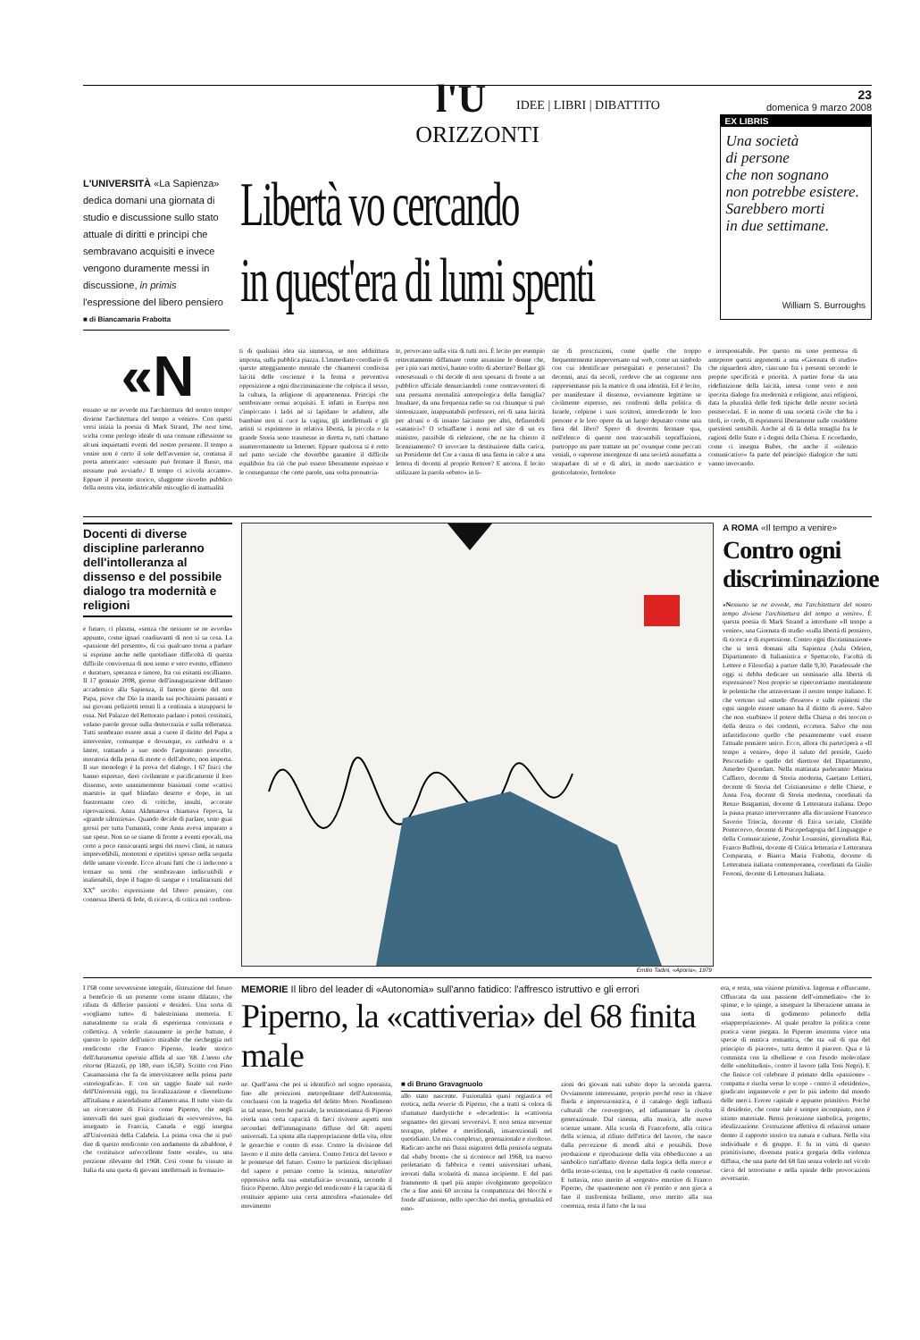l'U
IDEE | LIBRI | DIBATTITO
23
domenica 9 marzo 2008
ORIZZONTI
L'UNIVERSITÀ «La Sapienza» dedica domani una giornata di studio e discussione sullo stato attuale di diritti e princìpi che sembravano acquisiti e invece vengono duramente messi in discussione, in primis l'espressione del libero pensiero
■ di Biancamaria Frabotta
Libertà vo cercando
in quest'era di lumi spenti
EX LIBRIS
Una società
di persone
che non sognano
non potrebbe esistere.
Sarebbero morti
in due settimane.
William S. Burroughs
«N
essuno se ne avvede ma l'architettura del nostro tempo/ diviene l'architettura del tempo a venire». Con questi versi inizia la poesia di Mark Strand, The next time, scelta come prologo ideale di una comune riflessione su alcuni inquietanti eventi del nostro presente. Il tempo a venire non è certo il sole dell'avvenire se, continua il poeta americano: «nessuno può fermare il flusso, ma nessuno può avviarlo./ Il tempo ci scivola accanto». Eppure il presente storico, sfuggente risvolto pubblico della nostra vita, indistricabile miscuglio di inattualità
ti di qualsiasi idea sia immessa, se non addirittura imposta, sulla pubblica piazza. L'immediato corollario di questo atteggiamento mentale che chiamerei condivisa laicità delle coscienze è la ferma e preventiva opposizione a ogni discriminazione che colpisca il sesso, la cultura, la religione di appartenenza. Principi che sembravano ormai acquisiti. E infatti in Europa non s'impiccano i ladri né si lapidano le adultere, alle bambine non si cuce la vagina, gli intellettuali e gli artisti si esprimono in relativa libertà, la piccola o la grande Storia sono trasmesse in diretta tv, tutti chattano ininterrottamente su Internet. Eppure qualcosa si è rotto nel patto sociale che dovrebbe garantire il difficile equilibrio fra ciò che può essere liberamente espresso e le conseguenze che certe parole, una volta pronuncia-
te, provocano sulla vita di tutti noi. È lecito per esempio reiteratamente diffamare come assassine le donne che, per i più vari motivi, hanno scelto di abortire? Bollare gli omosessuali o chi decide di non sposarsi di fronte a un pubblico ufficiale denunciandoli come contravventori di una presunta normalità antropologica della famiglia? Insultare, da una frequenza radio su cui chiunque si può sintonizzare, inappuntabili professori, rei di sana laicità per alcuni o di insano laicismo per altri, definendoli «satanici»? O schiaffarne i nomi nel sito di un ex ministro, passibile di rielezione, che ne ha chiesto il licenziamento? O invocare la destituzione dalla carica, un Presidente del Cnr a causa di una firma in calce a una lettera di docenti al proprio Rettore? E ancora. È lecito utilizzare la parola «ebreo» in li-
ste di proscrizioni, come quelle che troppo frequentemente imperversano sul web, come un simbolo con cui identificare perseguitati e persecutori? Da decenni, anzi da secoli, credevo che un cognome non rappresentasse più la matrice di una identità. Ed è lecito, per manifestare il dissenso, ovviamente legittimo se civilmente espresso, nei confronti della politica di Israele, colpirne i suoi scrittori, interdicendo le loro persone e le loro opere da un luogo deputato come una fiera del libro? Spero di dovermi fermare qua, nell'elenco di queste non trascurabili sopraffazioni, purtroppo mi pare trattate un po' ovunque come peccati veniali, o vaporose insorgenze di una società assuefatta a straparlare di sé e di altri, in modo narcisistico e gesticolatorio, frettoloso
e irresponsabile. Per questo mi sono permessa di anteporre questi argomenti a una «Giornata di studio» che riguarderà altro, ciascuno fra i presenti secondo le proprie specificità e priorità. A partire forse da una ridefinizione della laicità, intesa come vero e non ipocrita dialogo fra modernità e religione, anzi religioni, data la pluralità delle fedi tipiche delle nostre società postsecolari. E in nome di una società civile che ha i titoli, io credo, di esprimersi liberamente sulle cosiddette questioni sensibili. Anche al di là della tenaglia fra le ragioni dello Stato e i dogmi della Chiesa. E ricordando, come ci insegna Buber, che anche il «silenzio comunicativo» fa parte del principio dialogico che tutti vanno invocando.
Docenti di diverse discipline parleranno dell'intolleranza al dissenso e del possibile dialogo tra modernità e religioni
e futuro, ci plasma, «senza che nessuno se ne avveda» appunto, come ignari coadiuvanti di non si sa cosa. La «passione del presente», di cui qualcuno torna a parlare si esprime anche nelle quotidiane difficoltà di questa difficile convivenza di non senso e vero evento, effimero e duraturo, speranza e timore, fra cui esitanti oscilliamo. Il 17 gennaio 2008, giorno dell'inaugurazione dell'anno accademico alla Sapienza, il famoso giorno del non Papa, piove che Dio la manda sui pochissimi passanti e sui giovani poliziotti tenuti lì a centinaia a inzupparsi le ossa. Nel Palazzo del Rettorato parlano i poteri costituiti, volano parole grosse sulla democrazia e sulla tolleranza. Tutti sembrano essere assai a cuore il diritto del Papa a intervenire, comunque e dovunque, ex cathedra o a latere, trattando a suo modo l'argomento prescelto, moratoria della pena di morte o dell'aborto, non importa. Il suo monologo è la prova del dialogo. I 67 fisici che hanno espresso, direi civilmente e pacificamente il loro dissenso, sono unanimemente biasimati come «cattivi maestri» in quel blindato deserto e dopo, in un frastornante coro di critiche, insulti, accorate riprovazioni. Anna Akhmatova chiamava l'epoca, la «grande silenziosa». Quando decide di parlare, sono guai grossi per tutta l'umanità, come Anna aveva imparato a sue spese. Non so se siamo di fronte a eventi epocali, ma certo a poco rassicuranti segni dei nuovi climi, in natura imprevedibili, monotoni e ripetitivi spesso nella sequela delle umane vicende. Ecco alcuni fatti che ci inducono a tornare su temi che sembravano indiscutibili e inalienabili, dopo il bagno di sangue e i totalitarismi del XX<sup>o</sup> secolo: espressione del libero pensiero, con connessa libertà di fede, di ricerca, di critica nei confron-
Emilio Tadini, «Aporia», 1979
A ROMA «Il tempo a venire»
Contro ogni discriminazione
«N essuno se ne avvede, ma l'architettura del nostro tempo diviene l'architettura del tempo a venire». È questa poesia di Mark Strand a introdurre «Il tempo a venire», una Giornata di studio «sulla libertà di pensiero, di ricerca e di espressione. Contro ogni discriminazione» che si terrà domani alla Sapienza (Aula Odeion, Dipartimento di Italianistica e Spettacolo, Facoltà di Lettere e Filosofia) a partire dalle 9,30. Paradossale che oggi si debba dedicare un seminario alla libertà di espressione? Non proprio se ripercorriamo mentalmente le polemiche che attraversano il nostro tempo italiano. E che vertono sul «modo d'essere» e sulle opinioni che ogni singolo essere umano ha il diritto di avere. Salvo che non «turbino» il potere della Chiesa o dei teocon o della destra o dei credenti, eccetera. Salvo che non infastidiscono quello che pesantemente vuol essere l'attuale pensiero unico. Ecco, allora chi parteciperà a «Il tempo a venire», dopo il saluto del preside, Guido Pescosolido e quello del direttore del Dipartimento, Amedeo Quondam. Nella mattinata parleranno Marina Caffiero, docente di Storia moderna, Gaetano Lettieri, docente di Storia del Cristianesimo e delle Chiese, e Anna Foa, docente di Storia moderna, coordinati da Renzo Bragantini, docente di Letteratura italiana. Dopo la pausa pranzo interverranno alla discussione Francesco Saverio Trincia, docente di Etica sociale, Clotilde Pontecorvo, docente di Psicopedagogia del Linguaggio e della Comunicazione, Zouhir Louassini, giornalista Rai, Franco Buffoni, docente di Critica letteraria e Letteratura Comparata, e Bianca Maria Frabotta, docente di Letteratura italiana contemporanea, coordinati da Giulio Ferroni, docente di Letteratura Italiana.
I l'68 come sovversione integrale, distruzione del futuro a beneficio di un presente come istante dilatato, che rifiuta di differire passioni e desideri. Una sorta di «vogliamo tutto» di balestriniana memoria. E naturalmente su scala di esperienza convissuta e collettiva. A volerlo riassumere in poche battute, è questo lo spirito dell'unico mirabile che riecheggia nel rendiconto che Franco Piperno, leader storico dell'Autonomia operaia affida al suo '68. L'anno che ritorna (Rizzoli, pp 180, euro 16,50). Scritto con Pino Casamassima che fa da intervistatore nella prima parte «storiografica». E con un saggio finale sul ruolo dell'Università oggi, tra licealizzazione e clientelismo all'italiana e aziendalismo all'americana. Il tutto visto da un ricercatore di Fisica come Piperno, che negli intervalli dei suoi guai giudiziari da «sovversivo», ha insegnato in Francia, Canada e oggi insegna all'Università della Calabria. La prima cosa che si può dire di questo rendiconto con andamento da zibaldone, è che costituisce un'eccellente fonte «orale», su una porzione rilevante del 1968. Così come fu vissuto in Italia da una quota di giovani intellettuali in formazio-
MEMORIE Il libro del leader di «Autonomia» sull'anno fatidico: l'affresco istruttivo e gli errori
Piperno, la «cattiveria» del 68 finita male
ne. Quell'area che poi si identificò nel sogno operaista, fino alle proiezioni metropolitane dell'Autonomia, conclusesi con la tragedia del delitto Moro. Nondimeno in tal senso, benché parziale, la testimonianza di Piperno rivela una certa capacità di farci rivivere aspetti non secondari dell'immaginario diffuso del 68: aspetti universali. La spinta alla riappropriazione della vita, oltre le gerarchie e contro di esse. Contro la divisione del lavoro e il mito della carriera. Contro l'etica del lavoro e le promesse del futuro. Contro le partizioni disciplinari del sapere e persino contro la scienza, naturaliter oppressiva nella sua «metafisica» sovranità, secondo il fisico Piperno. Altro pregio del rendiconto è la capacità di restituire appieno una certa atmosfera «fusionale» del movimento
■ di Bruno Gravagnuolo
allo stato nascente. Fusionalità quasi orgiastica ed erotica, nella reverie di Piperno, che a tratti si colora di sfumature dandystiche e «decadenti»: la «cattiveria sognante» dei giovani sovversivi. E non senza movenze terragne, plebee e meridionali, insurrezionali nel quotidiano. Un mix complesso, generazionale e rivoltoso. Radicato anche nei flussi migratori della penisola segnata dal «baby boom» che si riconosce nel 1968, tra nuovo proletariato di fabbrica e centri universitari urbani, irrorati dalla scolarità di massa incipiente. E del pari frammento di quel più ampio rivolgimento geopolitico che a fine anni 60 incrina la compattezza dei blocchi e fonde all'unisono, nello specchio dei media, gestualità ed emo-
zioni dei giovani nati subito dopo la seconda guerra. Ovviamente interessante, proprio perché reso in chiave fluida e impressionistica, è il catalogo degli influssi culturali che convergono, ad infiammare la rivolta generazionale. Dal cinema, alla musica, alle nuove scienze umane. Alla scuola di Francoforte, alla critica della scienza, al rifiuto dell'etica del lavoro, che nasce dalla percezione di mondi altri e possibili. Dove produzione e riproduzione della vita obbediscono a un simbolico tutt'affatto diverso dalla logica della merce e della tecno-scienza, con le aspettative di ruolo connesse. E tuttavia, reso merito al «regesto» emotivo di Franco Piperno, che quantomeno non s'è pentito e non gioca a fare il trasformista brillante, reso merito alla sua coerenza, resta il fatto che la sua
era, e resta, una visione primitiva. Ingenua e offuscante. Offuscata da una passione dell'«immediato» che lo spinse, e lo spinge, a inseguire la liberazione umana in una sorta di godimento polimorfo della «riappropriazione». Al quale peraltro la politica come pratica viene piegata. In Piperno insomma vince una specie di mistica romantica, che sta «al di qua del principio di piacere», tutta dentro il piacere. Qua e là commista con la ribellione e con l'esodo molecolare delle «moltitudini», contro il lavoro (alla Toni Negri). E che finisce col celebrare il primato della «passione» - compatta e risolta verso lo scopo - contro il «desiderio», giudicato ingannevole e per lo più indotto dal mondo delle merci. Errore capitale e appunto primitivo. Poiché il desiderio, che come tale è sempre incompiuto, non è istinto materiale. Bensì proiezione simbolica, progetto, idealizzazione. Costruzione affettiva di relazioni umane dentro il rapporto storico tra natura e cultura. Nella vita individuale e di gruppo. E fu in virtù di questo primitivismo, divenuta pratica gregaria della violenza diffusa, che una parte del 68 finì senza volerlo nel vicolo cieco del terrorismo e nella spirale delle provocazioni avversarie.